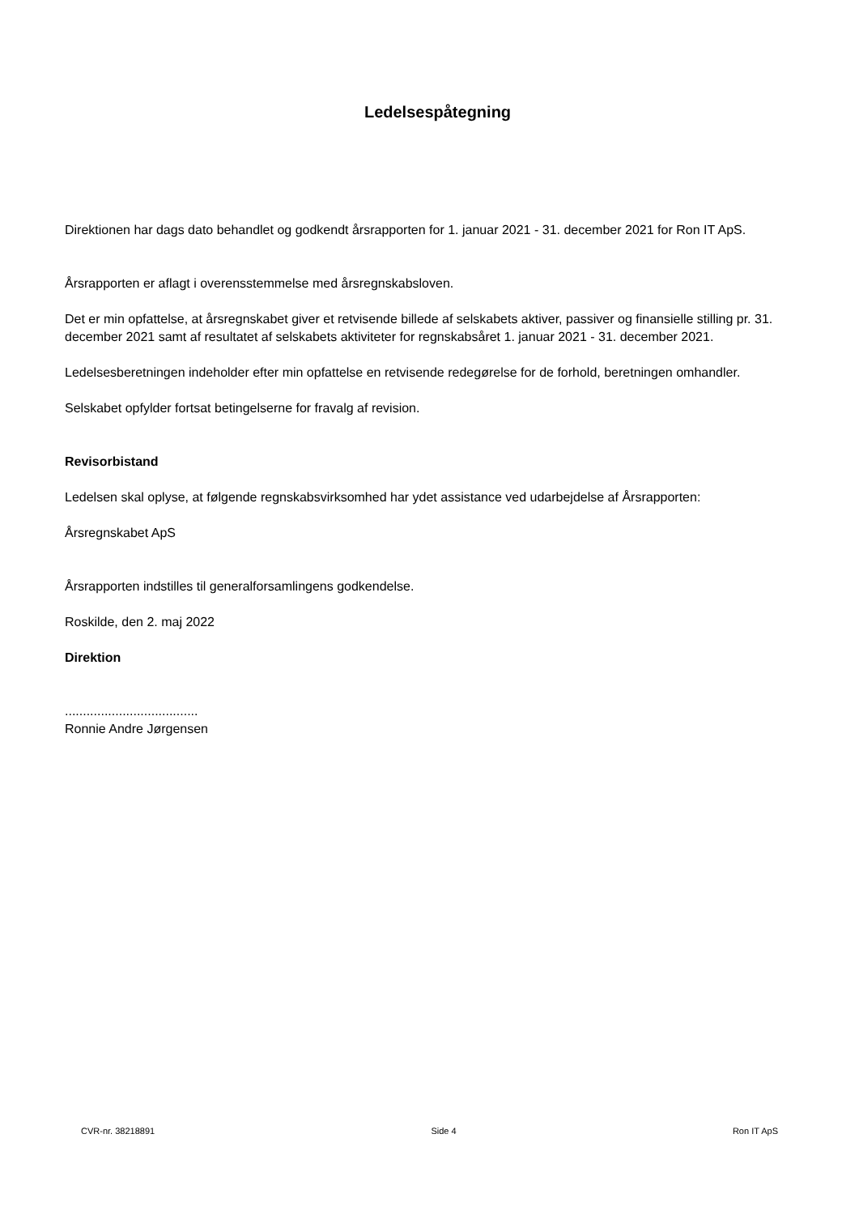Ledelsespåtegning
Direktionen har dags dato behandlet og godkendt årsrapporten for 1. januar 2021 - 31. december 2021 for Ron IT ApS.
Årsrapporten er aflagt i overensstemmelse med årsregnskabsloven.
Det er min opfattelse, at årsregnskabet giver et retvisende billede af selskabets aktiver, passiver og finansielle stilling pr. 31. december 2021 samt af resultatet af selskabets aktiviteter for regnskabsåret 1. januar 2021 - 31. december 2021.
Ledelsesberetningen indeholder efter min opfattelse en retvisende redegørelse for de forhold, beretningen omhandler.
Selskabet opfylder fortsat betingelserne for fravalg af revision.
Revisorbistand
Ledelsen skal oplyse, at følgende regnskabsvirksomhed har ydet assistance ved udarbejdelse af Årsrapporten:
Årsregnskabet ApS
Årsrapporten indstilles til generalforsamlingens godkendelse.
Roskilde, den 2. maj 2022
Direktion
.....................................
Ronnie Andre Jørgensen
CVR-nr. 38218891 Side 4 Ron IT ApS